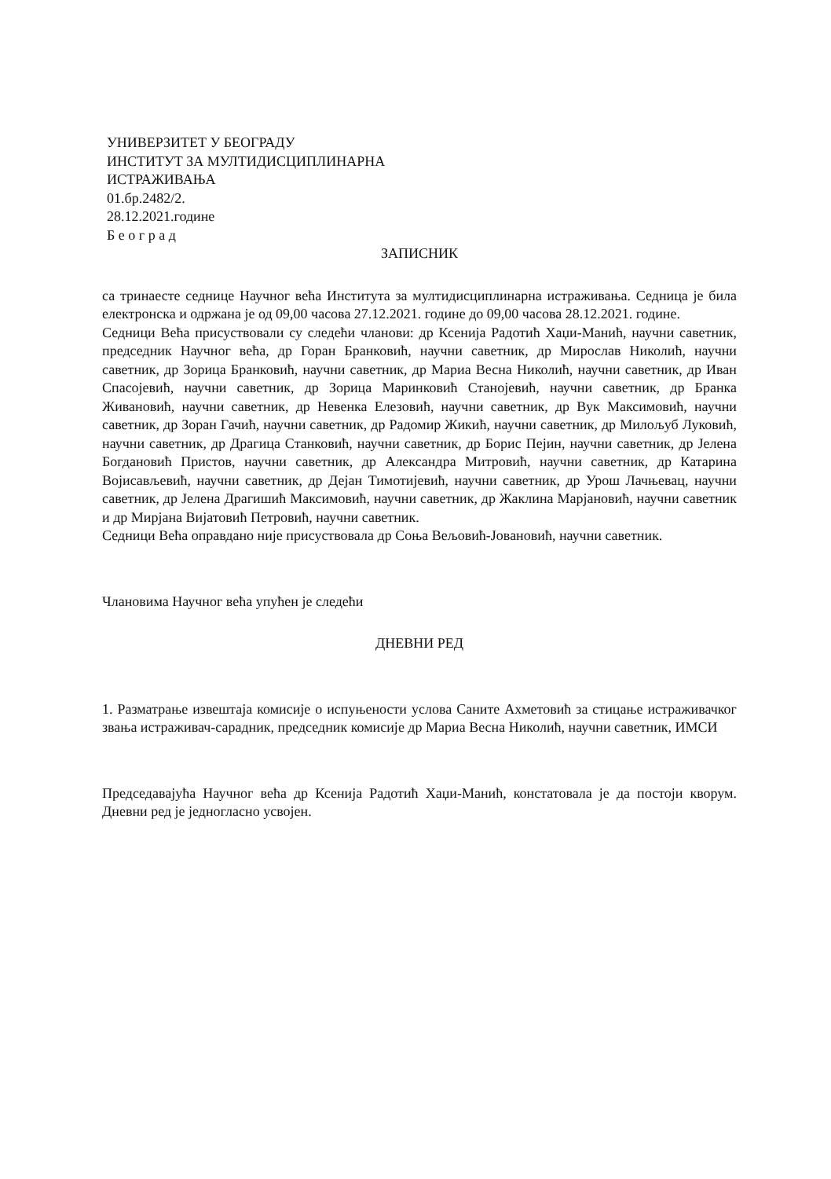УНИВЕРЗИТЕТ У БЕОГРАДУ
ИНСТИТУТ ЗА МУЛТИДИСЦИПЛИНАРНА
ИСТРАЖИВАЊА
01.бр.2482/2.
28.12.2021.године
Б е о г р а д
ЗАПИСНИК
са тринаесте седнице Научног већа Института за мултидисциплинарна истраживања. Седница је била електронска и одржана је од 09,00 часова 27.12.2021. године до 09,00 часова 28.12.2021. године.
Седници Већа присуствовали су следећи чланови: др Ксенија Радотић Хаџи-Манић, научни саветник, председник Научног већа, др Горан Бранковић, научни саветник, др Мирослав Николић, научни саветник, др Зорица Бранковић, научни саветник, др Мариа Весна Николић, научни саветник, др Иван Спасојевић, научни саветник, др Зорица Маринковић Станојевић, научни саветник, др Бранка Живановић, научни саветник, др Невенка Елезовић, научни саветник, др Вук Максимовић, научни саветник, др Зоран Гачић, научни саветник, др Радомир Жикић, научни саветник, др Милољуб Луковић, научни саветник, др Драгица Станковић, научни саветник, др Борис Пејин, научни саветник, др Јелена Богдановић Пристов, научни саветник, др Александра Митровић, научни саветник, др Катарина Војисављевић, научни саветник, др Дејан Тимотијевић, научни саветник, др Урош Лачњевац, научни саветник, др Јелена Драгишић Максимовић, научни саветник, др Жаклина Марјановић, научни саветник и др Мирјана Вијатовић Петровић, научни саветник.
Седници Већа оправдано није присуствовала др Соња Вељовић-Јовановић, научни саветник.
Члановима Научног већа упућен је следећи
ДНЕВНИ РЕД
1. Разматрање извештаја комисије о испуњености услова Саните Ахметовић за стицање истраживачког звања истраживач-сарадник, председник комисије др Мариа Весна Николић, научни саветник, ИМСИ
Председавајућа Научног већа др Ксенија Радотић Хаџи-Манић, констатовала је да постоји кворум. Дневни ред је једногласно усвојен.